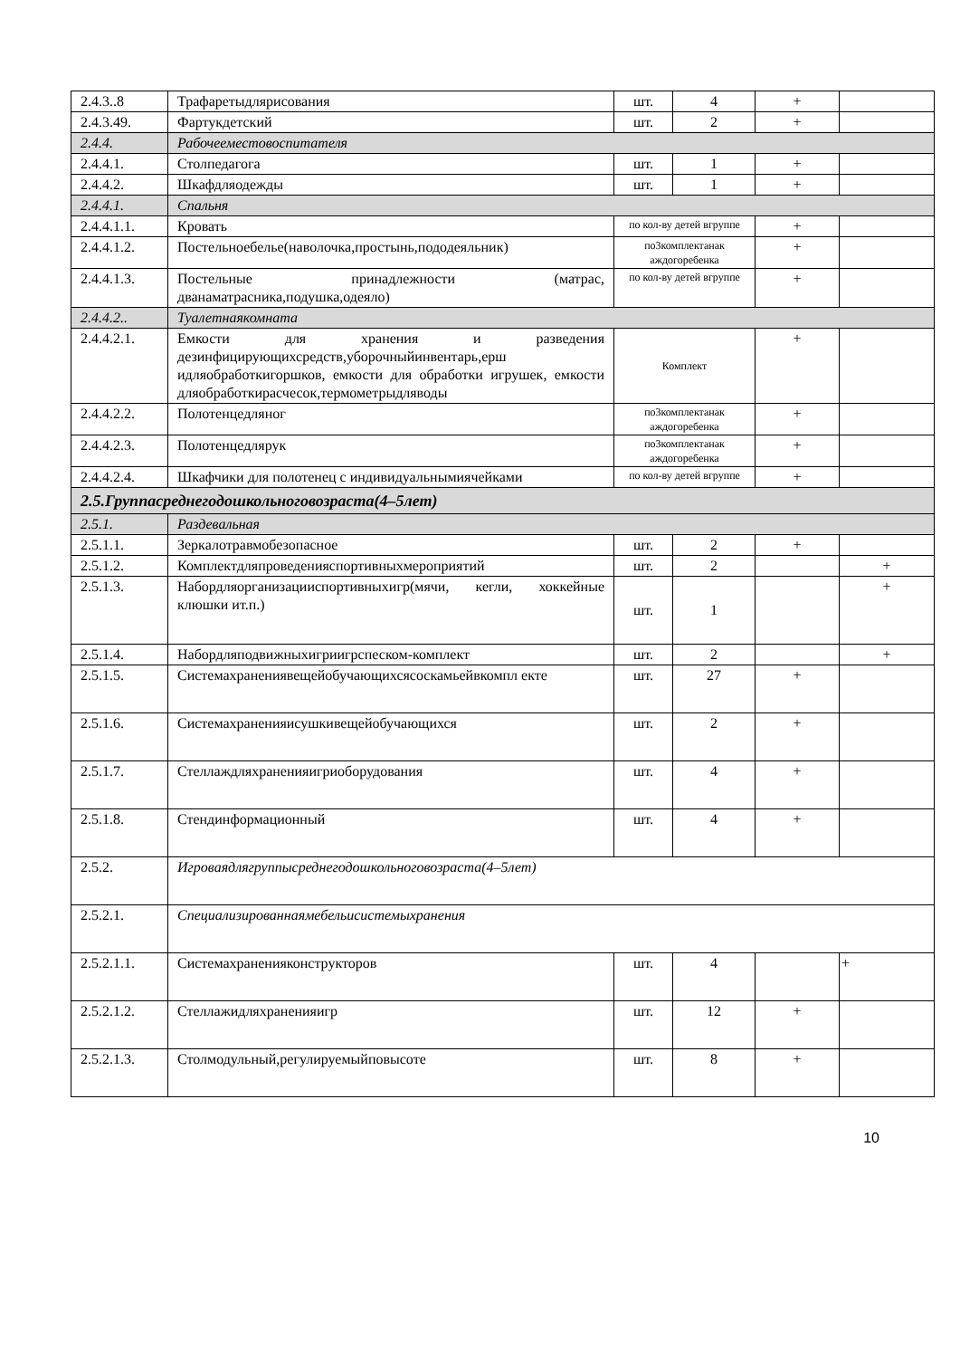| 2.4.3..8 | Трафаретыдлярисования | шт. | 4 | + | |
| 2.4.3.49. | Фартукдетский | шт. | 2 | + | |
| 2.4.4. | Рабочееместовоспитателя | | | | |
| 2.4.4.1. | Столпедагога | шт. | 1 | + | |
| 2.4.4.2. | Шкафдляодежды | шт. | 1 | + | |
| 2.4.4.1. | Спальня | | | | |
| 2.4.4.1.1. | Кровать | по кол-ву детей вгруппе | | + | |
| 2.4.4.1.2. | Постельноебелье(наволочка,простынь,пододеяльник) | по3комплектанак аждогоребенка | | + | |
| 2.4.4.1.3. | Постельные принадлежности (матрас, дванаматрасника,подушка,одеяло) | по кол-ву детей вгруппе | | + | |
| 2.4.4.2.. | Туалетнаякомната | | | | |
| 2.4.4.2.1. | Емкости для хранения и разведения дезинфицирующихсредств,уборочныйинвентарь,ерш идляобработкигоршков, емкости для обработки игрушек, емкости дляобработкирасчесок,термометрыдляводы | Комплект | | + | |
| 2.4.4.2.2. | Полотенцедляног | по3комплектанак аждогоребенка | | + | |
| 2.4.4.2.3. | Полотенцедлярук | по3комплектанак аждогоребенка | | + | |
| 2.4.4.2.4. | Шкафчики для полотенец с индивидуальнымиячейками | по кол-ву детей вгруппе | | + | |
| 2.5.Группасреднегодошкольноговозраста(4–5лет) | | | | | |
| 2.5.1. | Раздевальная | | | | |
| 2.5.1.1. | Зеркалотравмобезопасное | шт. | 2 | + | |
| 2.5.1.2. | Комплектдляпроведенияспортивныхмероприятий | шт. | 2 | | + |
| 2.5.1.3. | Набордляорганизацииспортивныхигр(мячи, кегли, хоккейные клюшки ит.п.) | шт. | 1 | | + |
| 2.5.1.4. | Набордляподвижныхигриигрспеском-комплект | шт. | 2 | | + |
| 2.5.1.5. | Системахранениявещейобучающихсясоскамьейвкомпл екте | шт. | 27 | + | |
| 2.5.1.6. | Системахраненияисушкивещейобучающихся | шт. | 2 | + | |
| 2.5.1.7. | Стеллаждляхраненияигриоборудования | шт. | 4 | + | |
| 2.5.1.8. | Стендинформационный | шт. | 4 | + | |
| 2.5.2. | Игроваядлягруппысреднегодошкольноговозраста(4–5лет) | | | | |
| 2.5.2.1. | Специализированнаямебельисистемыхранения | | | | |
| 2.5.2.1.1. | Системахраненияконструкторов | шт. | 4 | | + |
| 2.5.2.1.2. | Стеллажидляхраненияигр | шт. | 12 | + | |
| 2.5.2.1.3. | Столмодульный,регулируемыйповысоте | шт. | 8 | + | |
10